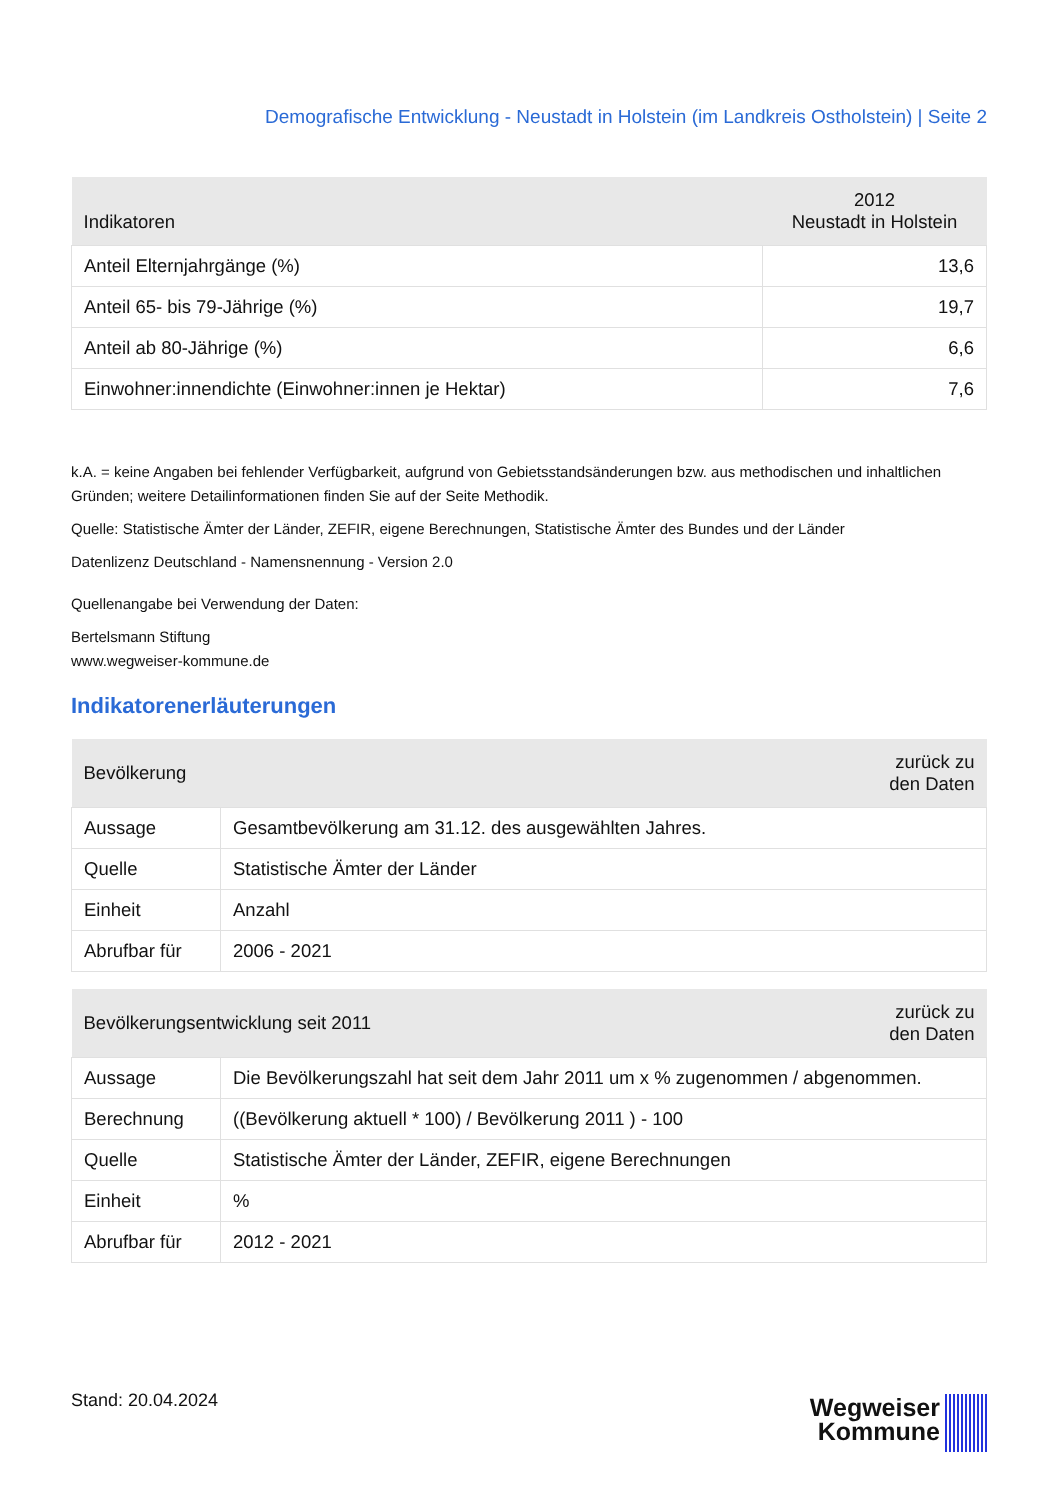Demografische Entwicklung - Neustadt in Holstein (im Landkreis Ostholstein) | Seite 2
| Indikatoren | 2012 Neustadt in Holstein |
| --- | --- |
| Anteil Elternjahrgänge (%) | 13,6 |
| Anteil 65- bis 79-Jährige (%) | 19,7 |
| Anteil ab 80-Jährige (%) | 6,6 |
| Einwohner:innendichte (Einwohner:innen je Hektar) | 7,6 |
k.A. = keine Angaben bei fehlender Verfügbarkeit, aufgrund von Gebietsstandsänderungen bzw. aus methodischen und inhaltlichen Gründen; weitere Detailinformationen finden Sie auf der Seite Methodik.
Quelle: Statistische Ämter der Länder, ZEFIR, eigene Berechnungen, Statistische Ämter des Bundes und der Länder
Datenlizenz Deutschland - Namensnennung - Version 2.0
Quellenangabe bei Verwendung der Daten:
Bertelsmann Stiftung
www.wegweiser-kommune.de
Indikatorenerläuterungen
| Bevölkerung | | zurück zu den Daten |
| --- | --- | --- |
| Aussage | Gesamtbevölkerung am 31.12. des ausgewählten Jahres. | |
| Quelle | Statistische Ämter der Länder | |
| Einheit | Anzahl | |
| Abrufbar für | 2006 - 2021 | |
| Bevölkerungsentwicklung seit 2011 | | zurück zu den Daten |
| --- | --- | --- |
| Aussage | Die Bevölkerungszahl hat seit dem Jahr 2011 um x % zugenommen / abgenommen. | |
| Berechnung | ((Bevölkerung aktuell * 100) / Bevölkerung 2011 ) - 100 | |
| Quelle | Statistische Ämter der Länder, ZEFIR, eigene Berechnungen | |
| Einheit | % | |
| Abrufbar für | 2012 - 2021 | |
Stand: 20.04.2024
Wegweiser
Kommune